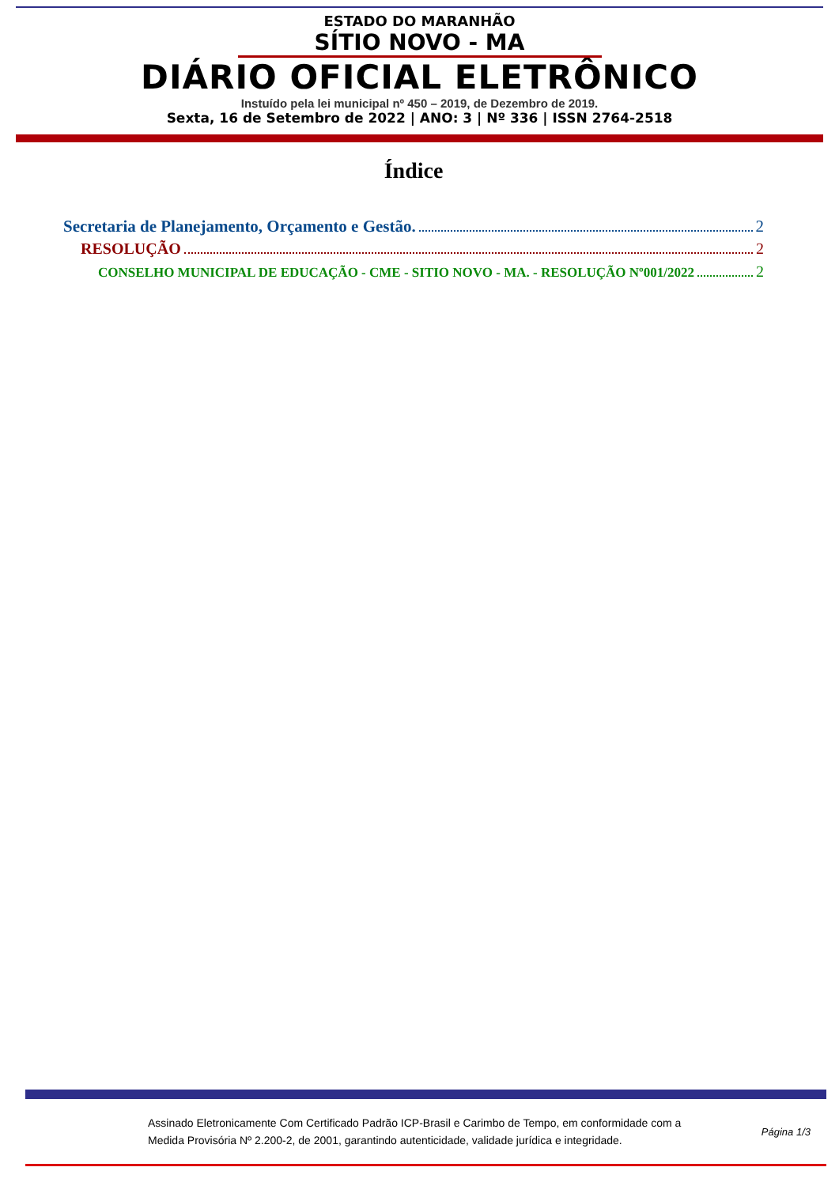ESTADO DO MARANHÃO
SÍTIO NOVO - MA
DIÁRIO OFICIAL ELETRÔNICO
Instuído pela lei municipal nº 450 – 2019, de Dezembro de 2019.
Sexta, 16 de Setembro de 2022 | ANO: 3 | Nº 336 | ISSN 2764-2518
Índice
Secretaria de Planejamento, Orçamento e Gestão. 2
RESOLUÇÃO 2
CONSELHO MUNICIPAL DE EDUCAÇÃO - CME - SITIO NOVO - MA. - RESOLUÇÃO Nº001/2022 2
Assinado Eletronicamente Com Certificado Padrão ICP-Brasil e Carimbo de Tempo, em conformidade com a
Medida Provisória Nº 2.200-2, de 2001, garantindo autenticidade, validade jurídica e integridade.
Página 1/3